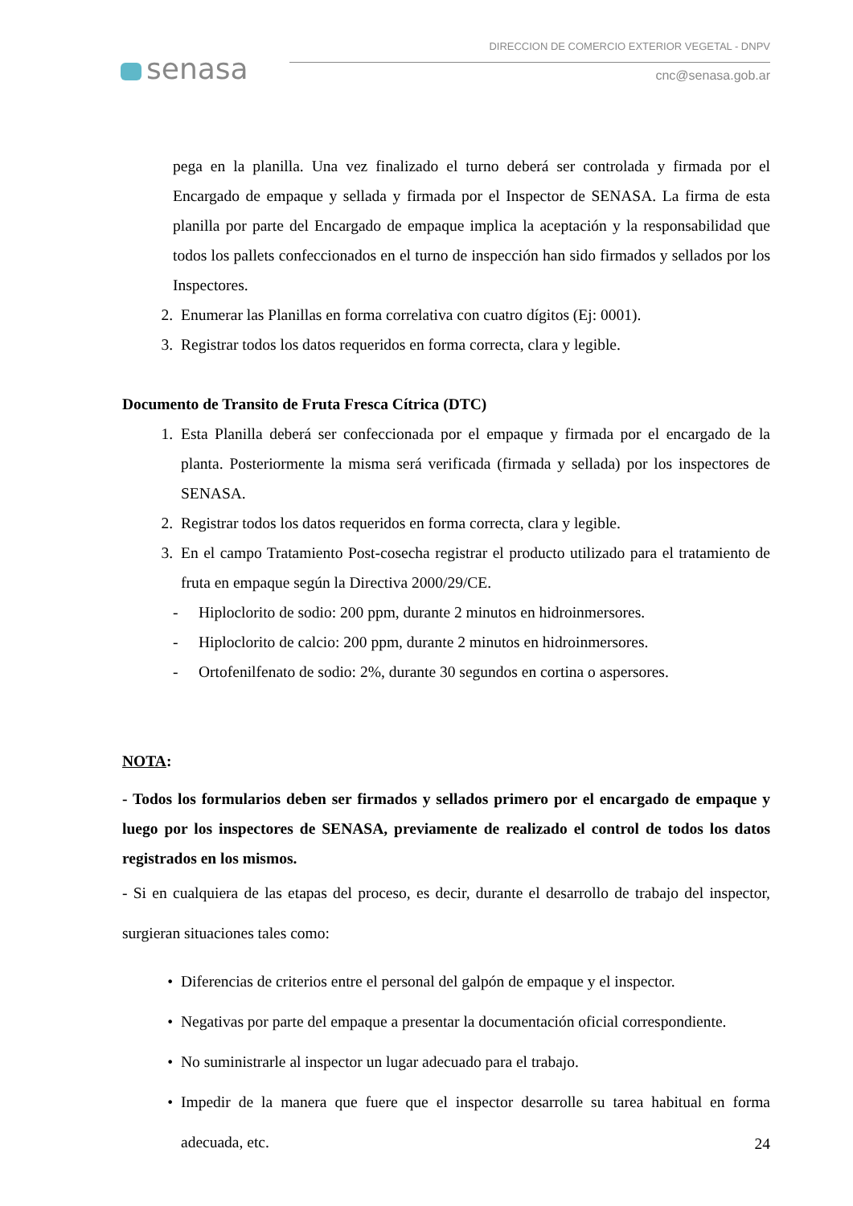senasa
DIRECCION DE COMERCIO EXTERIOR VEGETAL - DNPV
cnc@senasa.gob.ar
pega en la planilla. Una vez finalizado el turno deberá ser controlada y firmada por el Encargado de empaque y sellada y firmada por el Inspector de SENASA. La firma de esta planilla por parte del Encargado de empaque implica la aceptación y la responsabilidad que todos los pallets confeccionados en el turno de inspección han sido firmados y sellados por los Inspectores.
2. Enumerar las Planillas en forma correlativa con cuatro dígitos (Ej: 0001).
3. Registrar todos los datos requeridos en forma correcta, clara y legible.
Documento de Transito de Fruta Fresca Cítrica (DTC)
1. Esta Planilla deberá ser confeccionada por el empaque y firmada por el encargado de la planta. Posteriormente la misma será verificada (firmada y sellada) por los inspectores de SENASA.
2. Registrar todos los datos requeridos en forma correcta, clara y legible.
3. En el campo Tratamiento Post-cosecha registrar el producto utilizado para el tratamiento de fruta en empaque según la Directiva 2000/29/CE.
- Hiploclorito de sodio: 200 ppm, durante 2 minutos en hidroinmersores.
- Hiploclorito de calcio: 200 ppm, durante 2 minutos en hidroinmersores.
- Ortofenilfenato de sodio: 2%, durante 30 segundos en cortina o aspersores.
NOTA:
- Todos los formularios deben ser firmados y sellados primero por el encargado de empaque y luego por los inspectores de SENASA, previamente de realizado el control de todos los datos registrados en los mismos.
- Si en cualquiera de las etapas del proceso, es decir, durante el desarrollo de trabajo del inspector, surgieran situaciones tales como:
• Diferencias de criterios entre el personal del galpón de empaque y el inspector.
• Negativas por parte del empaque a presentar la documentación oficial correspondiente.
• No suministrarle al inspector un lugar adecuado para el trabajo.
• Impedir de la manera que fuere que el inspector desarrolle su tarea habitual en forma adecuada, etc.
24